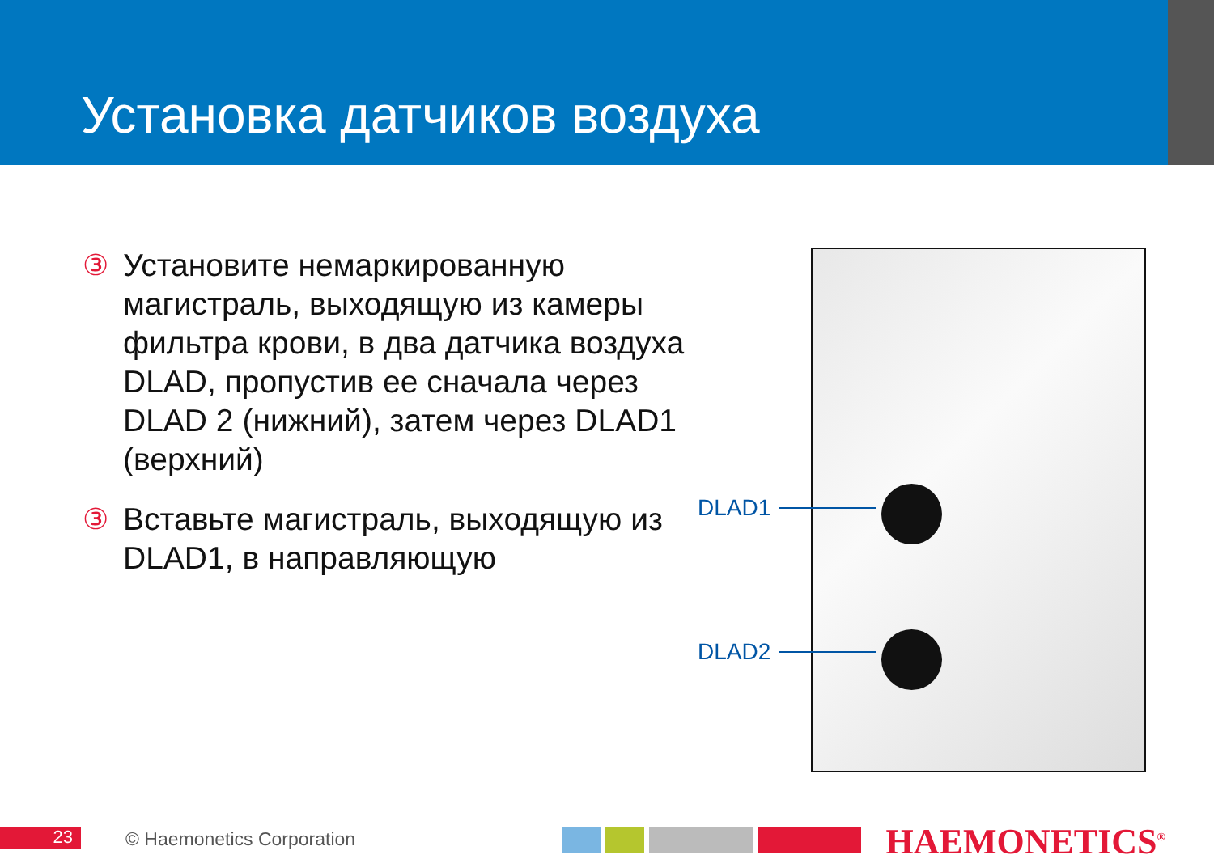Установка датчиков воздуха
③ Установите немаркированную магистраль, выходящую из камеры фильтра крови, в два датчика воздуха DLAD, пропустив ее сначала через DLAD 2 (нижний), затем через DLAD1 (верхний)
③ Вставьте магистраль, выходящую из DLAD1, в направляющую
DLAD1
DLAD2
23 © Haemonetics Corporation HAEMONETICS<sup>®</sup>